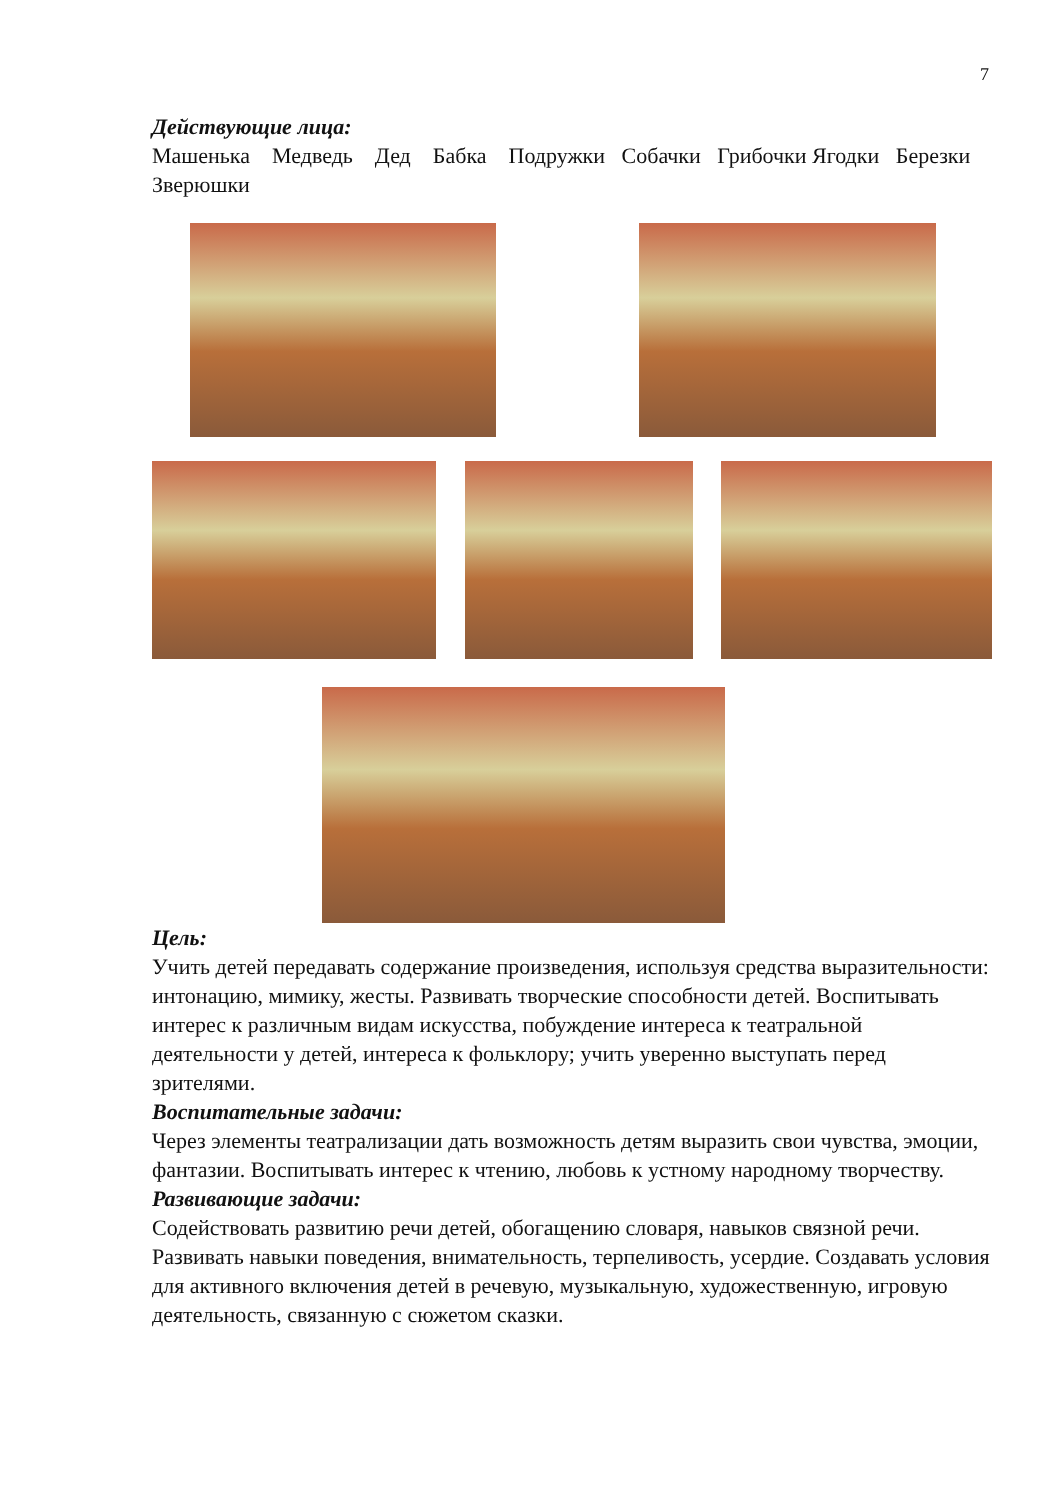7
Действующие лица:
Машенька Медведь Дед Бабка Подружки Собачки Грибочки Ягодки Березки Зверюшки
Цель:
Учить детей передавать содержание произведения, используя средства выразительности: интонацию, мимику, жесты. Развивать творческие способности детей. Воспитывать интерес к различным видам искусства, побуждение интереса к театральной деятельности у детей, интереса к фольклору; учить уверенно выступать перед зрителями.
Воспитательные задачи:
Через элементы театрализации дать возможность детям выразить свои чувства, эмоции, фантазии. Воспитывать интерес к чтению, любовь к устному народному творчеству.
Развивающие задачи:
Содействовать развитию речи детей, обогащению словаря, навыков связной речи. Развивать навыки поведения, внимательность, терпеливость, усердие. Создавать условия для активного включения детей в речевую, музыкальную, художественную, игровую деятельность, связанную с сюжетом сказки.